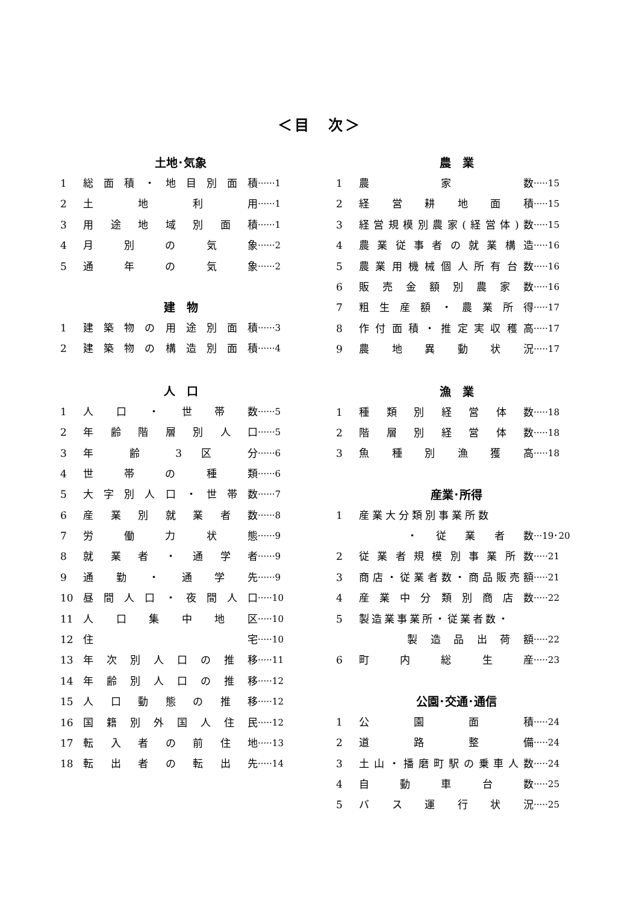＜目　次＞
土地･気象
1 総面積・地目別面積 ······1
2 土 地 利 用 ······1
3 用途地域別面積 ······1
4 月 別 の 気 象 ······2
5 通 年 の 気 象 ······2
建　物
1 建築物の用途別面積 ······3
2 建築物の構造別面積 ······4
人　口
1 人 口 ・ 世 帯 数 ······5
2 年齢階層別人口 ······5
3 年 齢 3 区 分 ······6
4 世 帯 の 種 類 ······6
5 大字別人口・世帯数 ······7
6 産業別就業者数 ······8
7 労 働 力 状 態 ······9
8 就業者・通学者 ······9
9 通 勤 ・ 通 学 先 ······9
10 昼間人口・夜間人口 ·····10
11 人 口 集 中 地 区 ·····10
12 住 宅 ·····10
13 年次別人口の推移 ·····11
14 年齢別人口の推移 ·····12
15 人口動態の推移 ·····12
16 国籍別外国人住民 ·····12
17 転入者の前住地 ·····13
18 転出者の転出先 ·····14
農　業
1 農 家 数 ·····15
2 経営耕地面積 ·····15
3 経営規模別農家(経営体)数 ·····15
4 農業従事者の就業構造 ·····16
5 農業用機械個人所有台数 ·····16
6 販売金額別農家数 ·····16
7 粗生産額・農業所得 ·····17
8 作付面積・推定実収穫高 ·····17
9 農地異動状況 ·····17
漁　業
1 種類別経営体数 ·····18
2 階層別経営体数 ·····18
3 魚種別漁獲高 ·····18
産業･所得
1 産業大分類別事業所数
・ 従 業 者 数 ···19･20
2 従業者規模別事業所数 ·····21
3 商店・従業者数・商品販売額 ·····21
4 産業中分類別商店数 ·····22
5 製造業事業所・従業者数・
製造品出荷額 ·····22
6 町 内 総 生 産 ·····23
公園･交通･通信
1 公 園 面 積 ·····24
2 道 路 整 備 ·····24
3 土山・播磨町駅の乗車人数 ·····24
4 自 動 車 台 数 ·····25
5 バ ス 運 行 状 況 ·····25